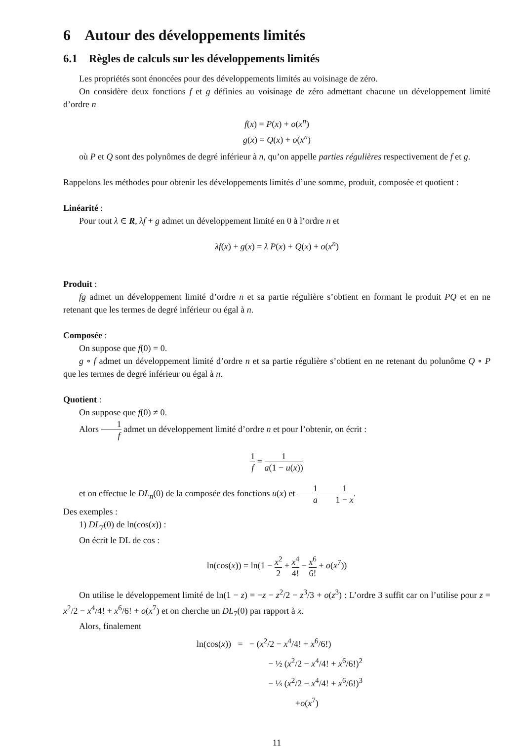6 Autour des développements limités
6.1 Règles de calculs sur les développements limités
Les propriétés sont énoncées pour des développements limités au voisinage de zéro.
On considère deux fonctions f et g définies au voisinage de zéro admettant chacune un développement limité d’ordre n
f(x) = P(x) + o(x<sup>n</sup>)
g(x) = Q(x) + o(x<sup>n</sup>)
où P et Q sont des polynômes de degré inférieur à n, qu’on appelle parties régulières respectivement de f et g.
Rappelons les méthodes pour obtenir les développements limités d’une somme, produit, composée et quotient :
Linéarité :
Pour tout λ ∈ R, λf + g admet un développement limité en 0 à l’ordre n et
λf(x) + g(x) = λ P(x) + Q(x) + o(x<sup>n</sup>)
Produit :
fg admet un développement limité d’ordre n et sa partie régulière s’obtient en formant le produit PQ et en ne retenant que les termes de degré inférieur ou égal à n.
Composée :
On suppose que f(0) = 0.
g ∘ f admet un développement limité d’ordre n et sa partie régulière s’obtient en ne retenant du polunôme Q ∘ P que les termes de degré inférieur ou égal à n.
Quotient :
On suppose que f(0) ≠ 0.
Alors 1 f admet un développement limité d’ordre n et pour l’obtenir, on écrit :
1 f = 1 a(1 − u(x))
et on effectue le DL<sub>n</sub>(0) de la composée des fonctions u(x) et 1 a 1 1 − x.
Des exemples :
1) DL<sub>7</sub>(0) de ln(cos(x)) :
On écrit le DL de cos :
ln(cos(x)) = ln(1 − x<sup>2</sup> 2 + x<sup>4</sup> 4! − x<sup>6</sup> 6! + o(x<sup>7</sup>))
On utilise le développement limité de ln(1 − z) = −z − z<sup>2</sup>/2 − z<sup>3</sup>/3 + o(z<sup>3</sup>) : L’ordre 3 suffit car on l’utilise pour z = x<sup>2</sup>/2 − x<sup>4</sup>/4! + x<sup>6</sup>/6! + o(x<sup>7</sup>) et on cherche un DL<sub>7</sub>(0) par rapport à x.
Alors, finalement
ln(cos(x)) = − (x<sup>2</sup>/2 − x<sup>4</sup>/4! + x<sup>6</sup>/6!)
− ½ (x<sup>2</sup>/2 − x<sup>4</sup>/4! + x<sup>6</sup>/6!)<sup>2</sup>
− ⅓ (x<sup>2</sup>/2 − x<sup>4</sup>/4! + x<sup>6</sup>/6!)<sup>3</sup>
+o(x<sup>7</sup>)
11